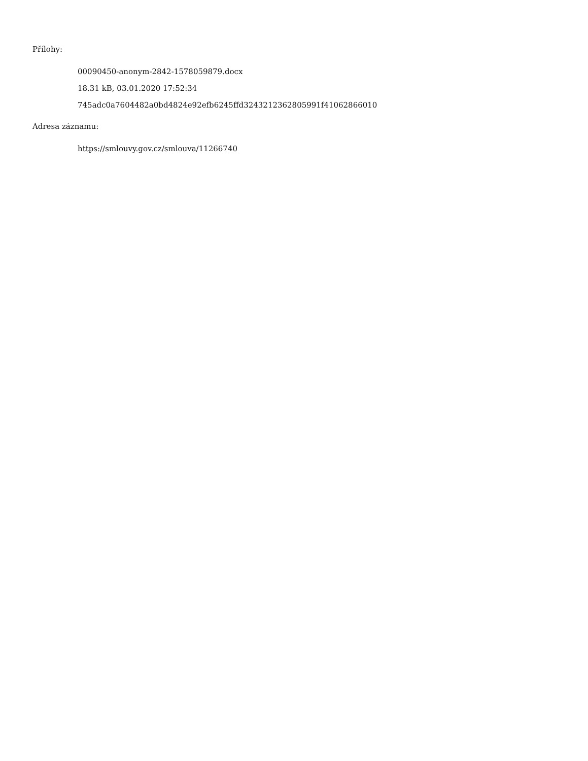Přílohy:
00090450-anonym-2842-1578059879.docx
18.31 kB, 03.01.2020 17:52:34
745adc0a7604482a0bd4824e92efb6245ffd3243212362805991f41062866010
Adresa záznamu:
https://smlouvy.gov.cz/smlouva/11266740